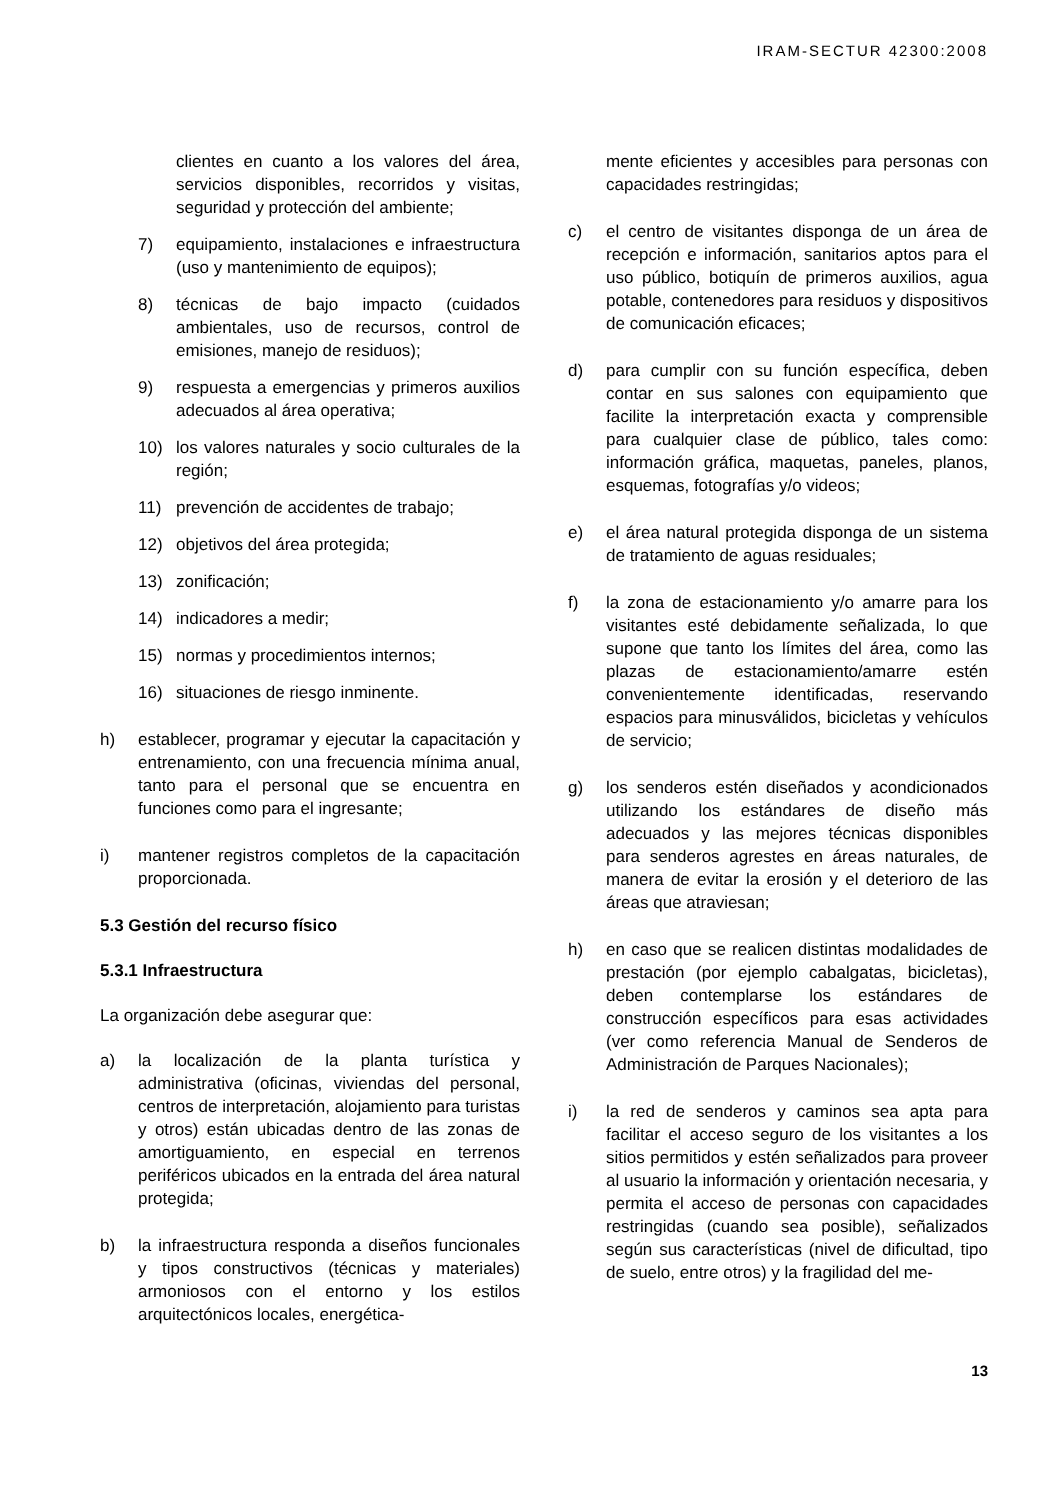IRAM-SECTUR 42300:2008
clientes en cuanto a los valores del área, servicios disponibles, recorridos y visitas, seguridad y protección del ambiente;
7) equipamiento, instalaciones e infraestructura (uso y mantenimiento de equipos);
8) técnicas de bajo impacto (cuidados ambientales, uso de recursos, control de emisiones, manejo de residuos);
9) respuesta a emergencias y primeros auxilios adecuados al área operativa;
10) los valores naturales y socio culturales de la región;
11) prevención de accidentes de trabajo;
12) objetivos del área protegida;
13) zonificación;
14) indicadores a medir;
15) normas y procedimientos internos;
16) situaciones de riesgo inminente.
h) establecer, programar y ejecutar la capacitación y entrenamiento, con una frecuencia mínima anual, tanto para el personal que se encuentra en funciones como para el ingresante;
i) mantener registros completos de la capacitación proporcionada.
5.3 Gestión del recurso físico
5.3.1 Infraestructura
La organización debe asegurar que:
a) la localización de la planta turística y administrativa (oficinas, viviendas del personal, centros de interpretación, alojamiento para turistas y otros) están ubicadas dentro de las zonas de amortiguamiento, en especial en terrenos periféricos ubicados en la entrada del área natural protegida;
b) la infraestructura responda a diseños funcionales y tipos constructivos (técnicas y materiales) armoniosos con el entorno y los estilos arquitectónicos locales, energética-
mente eficientes y accesibles para personas con capacidades restringidas;
c) el centro de visitantes disponga de un área de recepción e información, sanitarios aptos para el uso público, botiquín de primeros auxilios, agua potable, contenedores para residuos y dispositivos de comunicación eficaces;
d) para cumplir con su función específica, deben contar en sus salones con equipamiento que facilite la interpretación exacta y comprensible para cualquier clase de público, tales como: información gráfica, maquetas, paneles, planos, esquemas, fotografías y/o videos;
e) el área natural protegida disponga de un sistema de tratamiento de aguas residuales;
f) la zona de estacionamiento y/o amarre para los visitantes esté debidamente señalizada, lo que supone que tanto los límites del área, como las plazas de estacionamiento/amarre estén convenientemente identificadas, reservando espacios para minusválidos, bicicletas y vehículos de servicio;
g) los senderos estén diseñados y acondicionados utilizando los estándares de diseño más adecuados y las mejores técnicas disponibles para senderos agrestes en áreas naturales, de manera de evitar la erosión y el deterioro de las áreas que atraviesan;
h) en caso que se realicen distintas modalidades de prestación (por ejemplo cabalgatas, bicicletas), deben contemplarse los estándares de construcción específicos para esas actividades (ver como referencia Manual de Senderos de Administración de Parques Nacionales);
i) la red de senderos y caminos sea apta para facilitar el acceso seguro de los visitantes a los sitios permitidos y estén señalizados para proveer al usuario la información y orientación necesaria, y permita el acceso de personas con capacidades restringidas (cuando sea posible), señalizados según sus características (nivel de dificultad, tipo de suelo, entre otros) y la fragilidad del me-
13